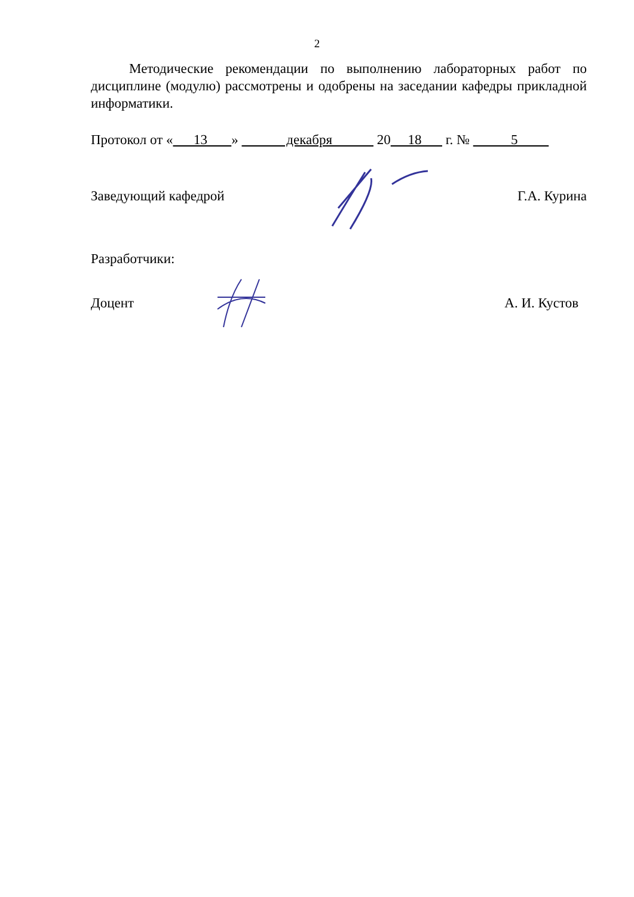2
Методические рекомендации по выполнению лабораторных работ по дисциплине (модулю) рассмотрены и одобрены на заседании кафедры прикладной информатики.
Протокол от « 13 » декабря 20 18 г. № 5
Заведующий кафедрой Г.А. Курина
Разработчики:
Доцент А. И. Кустов